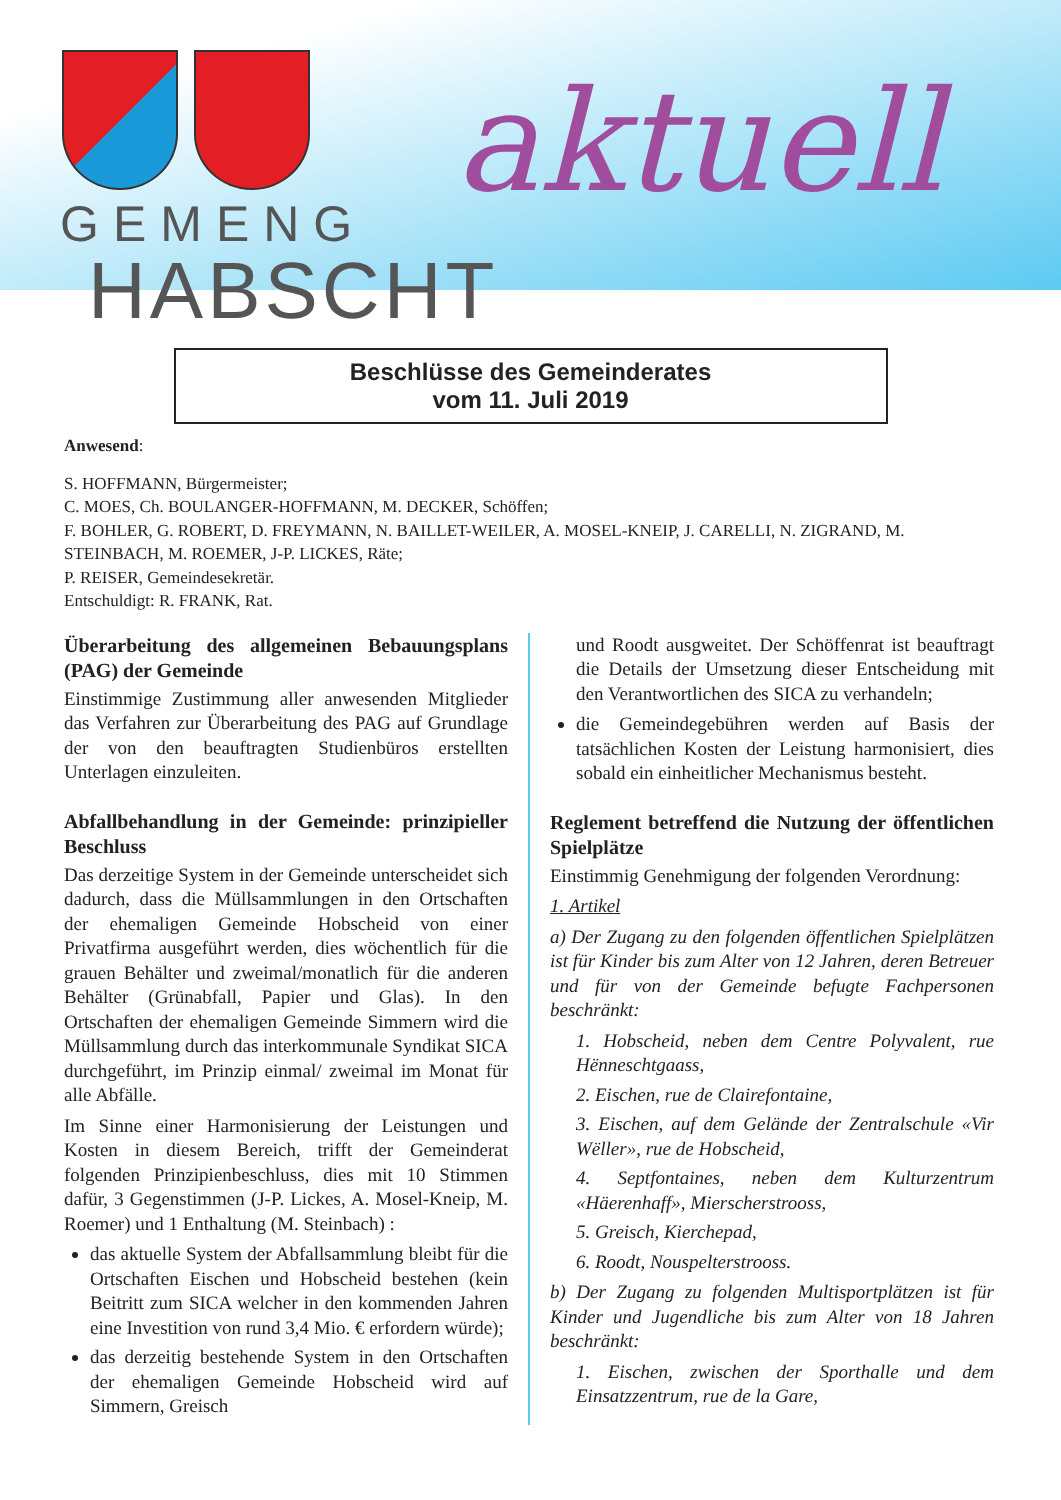aktuell
GEMENG
HABSCHT
Beschlüsse des Gemeinderates
vom 11. Juli 2019
Anwesend:
S. HOFFMANN, Bürgermeister;
C. MOES, Ch. BOULANGER-HOFFMANN, M. DECKER, Schöffen;
F. BOHLER, G. ROBERT, D. FREYMANN, N. BAILLET-WEILER, A. MOSEL-KNEIP, J. CARELLI, N. ZIGRAND, M. STEINBACH, M. ROEMER, J-P. LICKES, Räte;
P. REISER, Gemeindesekretär.
Entschuldigt: R. FRANK, Rat.
Überarbeitung des allgemeinen Bebauungsplans (PAG) der Gemeinde
Einstimmige Zustimmung aller anwesenden Mitglieder das Verfahren zur Überarbeitung des PAG auf Grundlage der von den beauftragten Studienbüros erstellten Unterlagen einzuleiten.
Abfallbehandlung in der Gemeinde: prinzipieller Beschluss
Das derzeitige System in der Gemeinde unterscheidet sich dadurch, dass die Müllsammlungen in den Ortschaften der ehemaligen Gemeinde Hobscheid von einer Privatfirma ausgeführt werden, dies wöchentlich für die grauen Behälter und zweimal/monatlich für die anderen Behälter (Grünabfall, Papier und Glas). In den Ortschaften der ehemaligen Gemeinde Simmern wird die Müllsammlung durch das interkommunale Syndikat SICA durchgeführt, im Prinzip einmal/ zweimal im Monat für alle Abfälle.
Im Sinne einer Harmonisierung der Leistungen und Kosten in diesem Bereich, trifft der Gemeinderat folgenden Prinzipienbeschluss, dies mit 10 Stimmen dafür, 3 Gegenstimmen (J-P. Lickes, A. Mosel-Kneip, M. Roemer) und 1 Enthaltung (M. Steinbach) :
das aktuelle System der Abfallsammlung bleibt für die Ortschaften Eischen und Hobscheid bestehen (kein Beitritt zum SICA welcher in den kommenden Jahren eine Investition von rund 3,4 Mio. € erfordern würde);
das derzeitig bestehende System in den Ortschaften der ehemaligen Gemeinde Hobscheid wird auf Simmern, Greisch
und Roodt ausgweitet. Der Schöffenrat ist beauftragt die Details der Umsetzung dieser Entscheidung mit den Verantwortlichen des SICA zu verhandeln;
die Gemeindegebühren werden auf Basis der tatsächlichen Kosten der Leistung harmonisiert, dies sobald ein einheitlicher Mechanismus besteht.
Reglement betreffend die Nutzung der öffentlichen Spielplätze
Einstimmig Genehmigung der folgenden Verordnung:
1. Artikel
a) Der Zugang zu den folgenden öffentlichen Spielplätzen ist für Kinder bis zum Alter von 12 Jahren, deren Betreuer und für von der Gemeinde befugte Fachpersonen beschränkt:
1. Hobscheid, neben dem Centre Polyvalent, rue Hënneschtgaass,
2. Eischen, rue de Clairefontaine,
3. Eischen, auf dem Gelände der Zentralschule «Vir Wëller», rue de Hobscheid,
4. Septfontaines, neben dem Kulturzentrum «Häerenhaff», Mierscherstrooss,
5. Greisch, Kierchepad,
6. Roodt, Nouspelterstrooss.
b) Der Zugang zu folgenden Multisportplätzen ist für Kinder und Jugendliche bis zum Alter von 18 Jahren beschränkt:
1. Eischen, zwischen der Sporthalle und dem Einsatzzentrum, rue de la Gare,